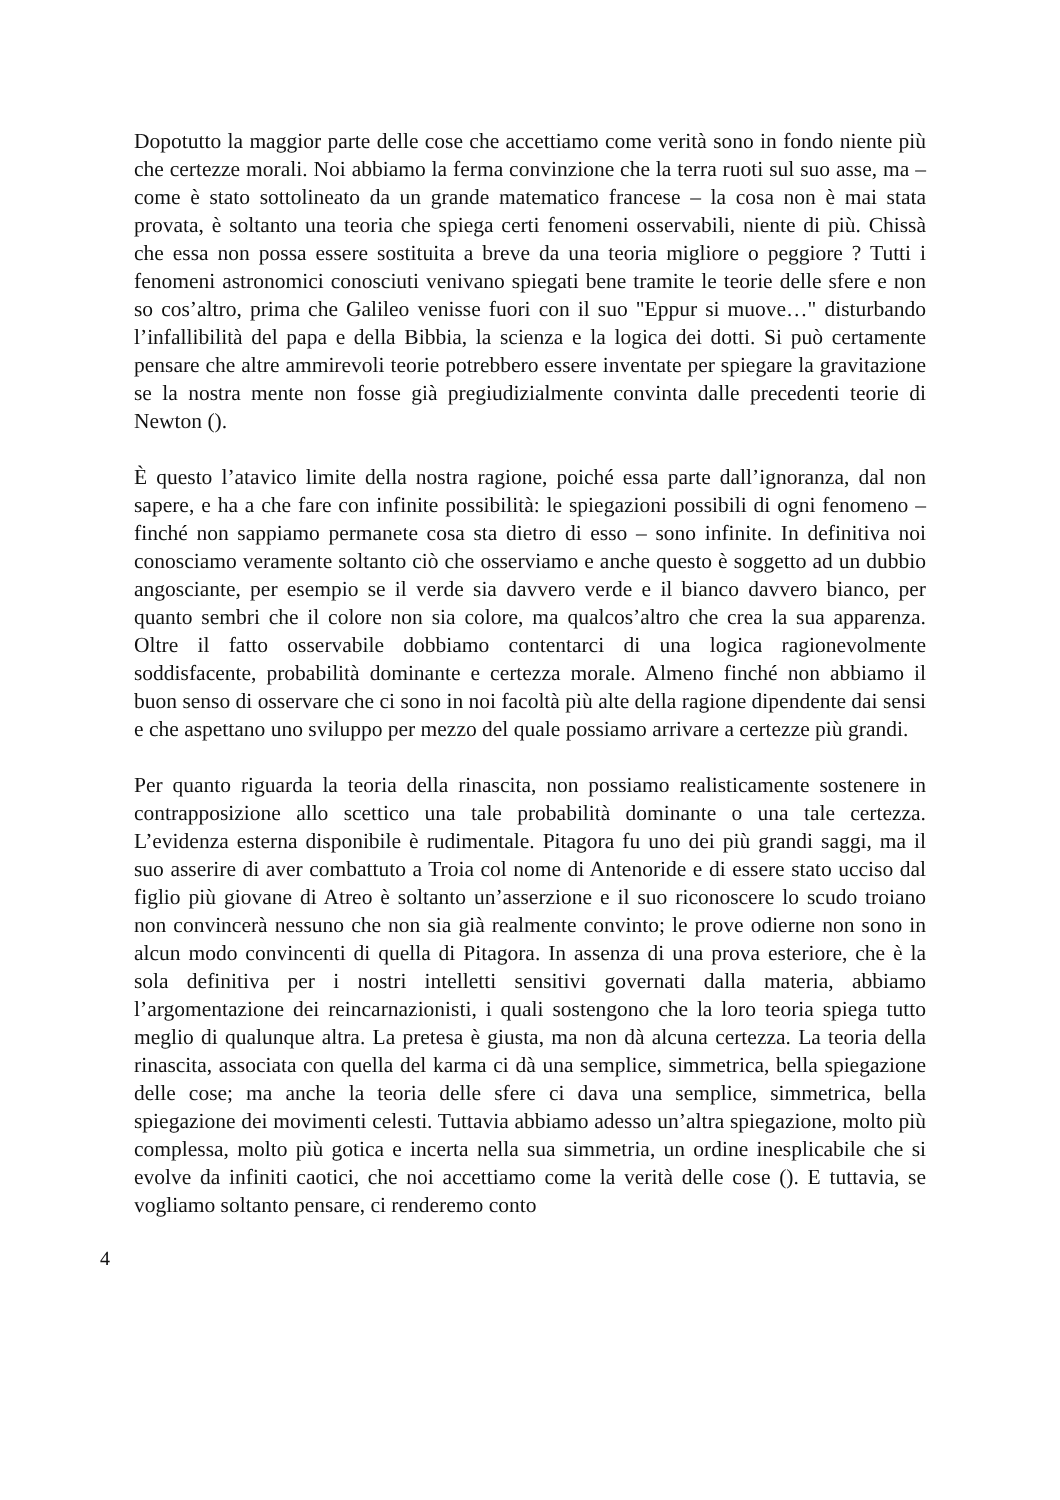Dopotutto la maggior parte delle cose che accettiamo come verità sono in fondo niente più che certezze morali. Noi abbiamo la ferma convinzione che la terra ruoti sul suo asse, ma – come è stato sottolineato da un grande matematico francese – la cosa non è mai stata provata, è soltanto una teoria che spiega certi fenomeni osservabili, niente di più. Chissà che essa non possa essere sostituita a breve da una teoria migliore o peggiore ? Tutti i fenomeni astronomici conosciuti venivano spiegati bene tramite le teorie delle sfere e non so cos’altro, prima che Galileo venisse fuori con il suo "Eppur si muove…" disturbando l’infallibilità del papa e della Bibbia, la scienza e la logica dei dotti. Si può certamente pensare che altre ammirevoli teorie potrebbero essere inventate per spiegare la gravitazione se la nostra mente non fosse già pregiudizialmente convinta dalle precedenti teorie di Newton ().
È questo l’atavico limite della nostra ragione, poiché essa parte dall’ignoranza, dal non sapere, e ha a che fare con infinite possibilità: le spiegazioni possibili di ogni fenomeno – finché non sappiamo permanete cosa sta dietro di esso – sono infinite. In definitiva noi conosciamo veramente soltanto ciò che osserviamo e anche questo è soggetto ad un dubbio angosciante, per esempio se il verde sia davvero verde e il bianco davvero bianco, per quanto sembri che il colore non sia colore, ma qualcos’altro che crea la sua apparenza. Oltre il fatto osservabile dobbiamo contentarci di una logica ragionevolmente soddisfacente, probabilità dominante e certezza morale. Almeno finché non abbiamo il buon senso di osservare che ci sono in noi facoltà più alte della ragione dipendente dai sensi e che aspettano uno sviluppo per mezzo del quale possiamo arrivare a certezze più grandi.
Per quanto riguarda la teoria della rinascita, non possiamo realisticamente sostenere in contrapposizione allo scettico una tale probabilità dominante o una tale certezza. L’evidenza esterna disponibile è rudimentale. Pitagora fu uno dei più grandi saggi, ma il suo asserire di aver combattuto a Troia col nome di Antenoride e di essere stato ucciso dal figlio più giovane di Atreo è soltanto un’asserzione e il suo riconoscere lo scudo troiano non convincerà nessuno che non sia già realmente convinto; le prove odierne non sono in alcun modo convincenti di quella di Pitagora. In assenza di una prova esteriore, che è la sola definitiva per i nostri intelletti sensitivi governati dalla materia, abbiamo l’argomentazione dei reincarnazionisti, i quali sostengono che la loro teoria spiega tutto meglio di qualunque altra. La pretesa è giusta, ma non dà alcuna certezza. La teoria della rinascita, associata con quella del karma ci dà una semplice, simmetrica, bella spiegazione delle cose; ma anche la teoria delle sfere ci dava una semplice, simmetrica, bella spiegazione dei movimenti celesti. Tuttavia abbiamo adesso un’altra spiegazione, molto più complessa, molto più gotica e incerta nella sua simmetria, un ordine inesplicabile che si evolve da infiniti caotici, che noi accettiamo come la verità delle cose (). E tuttavia, se vogliamo soltanto pensare, ci renderemo conto
4